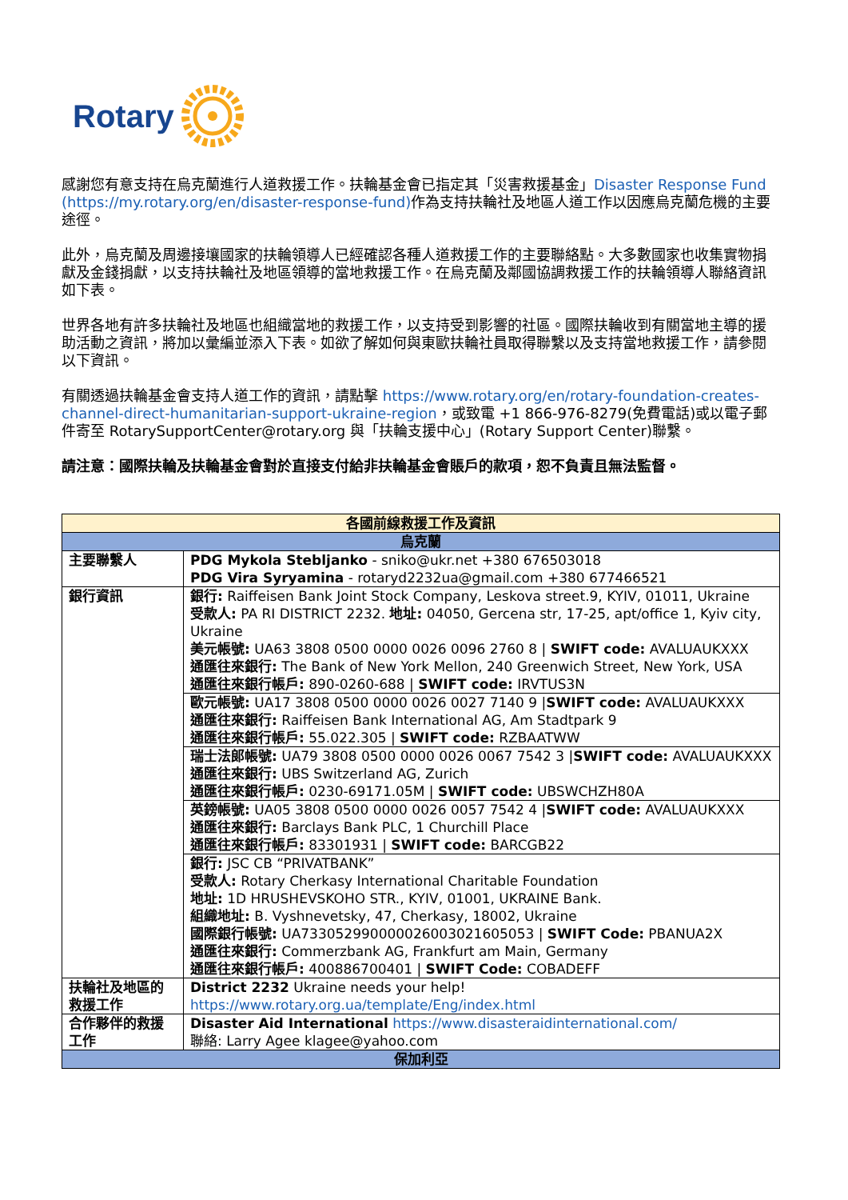Rotary
感謝您有意支持在烏克蘭進行人道救援工作。扶輪基金會已指定其「災害救援基金」Disaster Response Fund (https://my.rotary.org/en/disaster-response-fund) 作為支持扶輪社及地區人道工作以因應烏克蘭危機的主要途徑。
此外，烏克蘭及周邊接壤國家的扶輪領導人已經確認各種人道救援工作的主要聯絡點。大多數國家也收集實物捐獻及金錢捐獻，以支持扶輪社及地區領導的當地救援工作。在烏克蘭及鄰國協調救援工作的扶輪領導人聯絡資訊如下表。
世界各地有許多扶輪社及地區也組織當地的救援工作，以支持受到影響的社區。國際扶輪收到有關當地主導的援助活動之資訊，將加以彙編並添入下表。如欲了解如何與東歐扶輪社員取得聯繫以及支持當地救援工作，請參閱以下資訊。
有關透過扶輪基金會支持人道工作的資訊，請點擊 https://www.rotary.org/en/rotary-foundation-creates-channel-direct-humanitarian-support-ukraine-region，或致電 +1 866-976-8279(免費電話)或以電子郵件寄至 RotarySupportCenter@rotary.org 與「扶輪支援中心」(Rotary Support Center)聯繫。
請注意：國際扶輪及扶輪基金會對於直接支付給非扶輪基金會賬戶的款項，恕不負責且無法監督。
| 各國前線救援工作及資訊 | |
| 烏克蘭 | |
| 主要聯繫人 | PDG Mykola Stebljanko - sniko@ukr.net +380 676503018 PDG Vira Syryamina - rotaryd2232ua@gmail.com +380 677466521 |
| 銀行資訊 | 銀行: Raiffeisen Bank Joint Stock Company, Leskova street.9, KYIV, 01011, Ukraine 受款人: PA RI DISTRICT 2232. 地址: 04050, Gercena str, 17-25, apt/office 1, Kyiv city, Ukraine 美元帳號: UA63 3808 0500 0000 0026 0096 2760 8 / SWIFT code: AVALUAUKXXX 通匯往來銀行: The Bank of New York Mellon, 240 Greenwich Street, New York, USA 通匯往來銀行帳戶: 890-0260-688 / SWIFT code: IRVTUS3N |
| | 歐元帳號: UA17 3808 0500 0000 0026 0027 7140 9 / SWIFT code: AVALUAUKXXX 通匯往來銀行: Raiffeisen Bank International AG, Am Stadtpark 9 通匯往來銀行帳戶: 55.022.305 / SWIFT code: RZBAATWW |
| | 瑞士法郎帳號: UA79 3808 0500 0000 0026 0067 7542 3 / SWIFT code: AVALUAUKXXX 通匯往來銀行: UBS Switzerland AG, Zurich 通匯往來銀行帳戶: 0230-69171.05M / SWIFT code: UBSWCHZH80A |
| | 英鎊帳號: UA05 3808 0500 0000 0026 0057 7542 4 / SWIFT code: AVALUAUKXXX 通匯往來銀行: Barclays Bank PLC, 1 Churchill Place 通匯往來銀行帳戶: 83301931 / SWIFT code: BARCGB22 |
| | 銀行: JSC CB “PRIVATBANK” 受款人: Rotary Cherkasy International Charitable Foundation 地址: 1D HRUSHEVSKOHO STR., KYIV, 01001, UKRAINE Bank. 組織地址: B. Vyshnevetsky, 47, Cherkasy, 18002, Ukraine 國際銀行帳號: UA733052990000026003021605053 / SWIFT Code: PBANUA2X 通匯往來銀行: Commerzbank AG, Frankfurt am Main, Germany 通匯往來銀行帳戶: 400886700401 / SWIFT Code: COBADEFF |
| 扶輪社及地區的救援工作 | District 2232 Ukraine needs your help! https://www.rotary.org.ua/template/Eng/index.html |
| 合作夥伴的救援工作 | Disaster Aid International https://www.disasteraidinternational.com/ 聯絡: Larry Agee klagee@yahoo.com |
| 保加利亞 | |